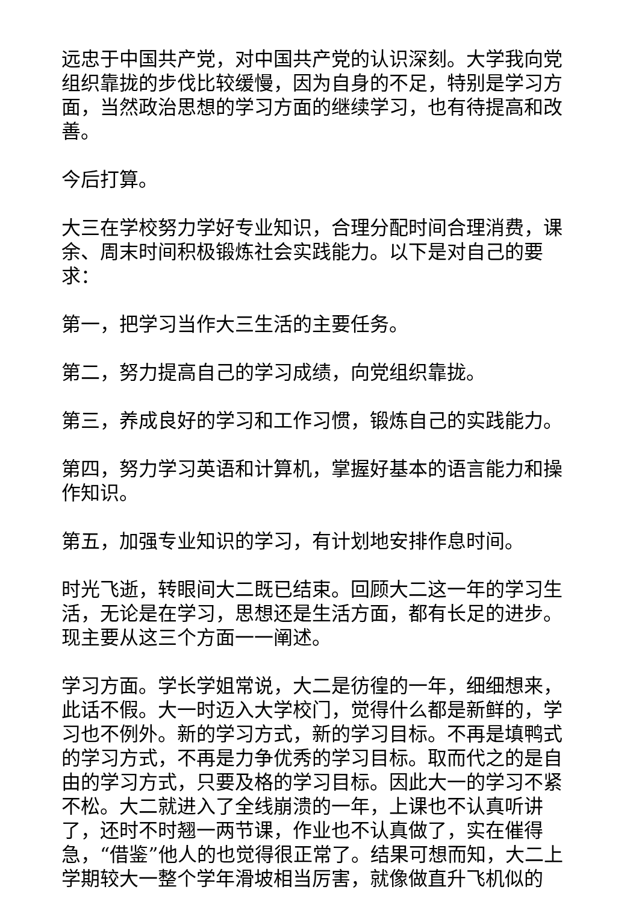远忠于中国共产党，对中国共产党的认识深刻。大学我向党组织靠拢的步伐比较缓慢，因为自身的不足，特别是学习方面，当然政治思想的学习方面的继续学习，也有待提高和改善。
今后打算。
大三在学校努力学好专业知识，合理分配时间合理消费，课余、周末时间积极锻炼社会实践能力。以下是对自己的要求：
第一，把学习当作大三生活的主要任务。
第二，努力提高自己的学习成绩，向党组织靠拢。
第三，养成良好的学习和工作习惯，锻炼自己的实践能力。
第四，努力学习英语和计算机，掌握好基本的语言能力和操作知识。
第五，加强专业知识的学习，有计划地安排作息时间。
时光飞逝，转眼间大二既已结束。回顾大二这一年的学习生活，无论是在学习，思想还是生活方面，都有长足的进步。现主要从这三个方面一一阐述。
学习方面。学长学姐常说，大二是彷徨的一年，细细想来，此话不假。大一时迈入大学校门，觉得什么都是新鲜的，学习也不例外。新的学习方式，新的学习目标。不再是填鸭式的学习方式，不再是力争优秀的学习目标。取而代之的是自由的学习方式，只要及格的学习目标。因此大一的学习不紧不松。大二就进入了全线崩溃的一年，上课也不认真听讲了，还时不时翘一两节课，作业也不认真做了，实在催得急，“借鉴”他人的也觉得很正常了。结果可想而知，大二上学期较大一整个学年滑坡相当厉害，就像做直升飞机似的